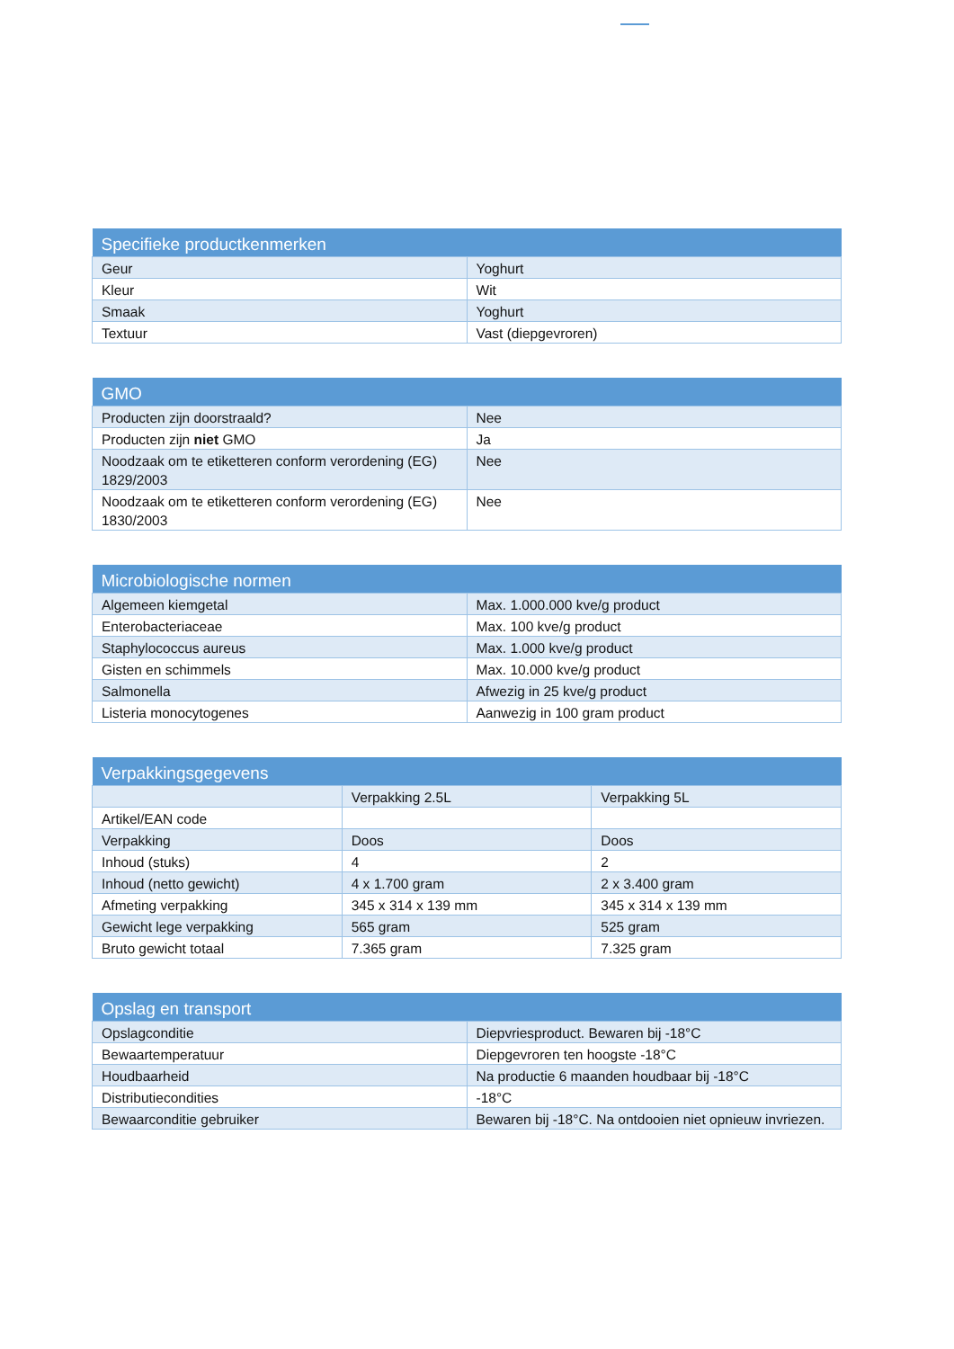| Specifieke productkenmerken | |
| --- | --- |
| Geur | Yoghurt |
| Kleur | Wit |
| Smaak | Yoghurt |
| Textuur | Vast (diepgevroren) |
| GMO | |
| --- | --- |
| Producten zijn doorstraald? | Nee |
| Producten zijn niet GMO | Ja |
| Noodzaak om te etiketteren conform verordening (EG) 1829/2003 | Nee |
| Noodzaak om te etiketteren conform verordening (EG) 1830/2003 | Nee |
| Microbiologische normen | |
| --- | --- |
| Algemeen kiemgetal | Max. 1.000.000 kve/g product |
| Enterobacteriaceae | Max. 100 kve/g product |
| Staphylococcus aureus | Max. 1.000 kve/g product |
| Gisten en schimmels | Max. 10.000 kve/g product |
| Salmonella | Afwezig in 25 kve/g product |
| Listeria monocytogenes | Aanwezig in 100 gram product |
| Verpakkingsgegevens | | |
| --- | --- | --- |
| | Verpakking 2.5L | Verpakking 5L |
| Artikel/EAN code | | |
| Verpakking | Doos | Doos |
| Inhoud (stuks) | 4 | 2 |
| Inhoud (netto gewicht) | 4 x 1.700 gram | 2 x 3.400 gram |
| Afmeting verpakking | 345 x 314 x 139 mm | 345 x 314 x 139 mm |
| Gewicht lege verpakking | 565 gram | 525 gram |
| Bruto gewicht totaal | 7.365 gram | 7.325 gram |
| Opslag en transport | |
| --- | --- |
| Opslagconditie | Diepvriesproduct. Bewaren bij -18°C |
| Bewaartemperatuur | Diepgevroren ten hoogste -18°C |
| Houdbaarheid | Na productie 6 maanden houdbaar bij -18°C |
| Distributiecondities | -18°C |
| Bewaarconditie gebruiker | Bewaren bij -18°C. Na ontdooien niet opnieuw invriezen. |